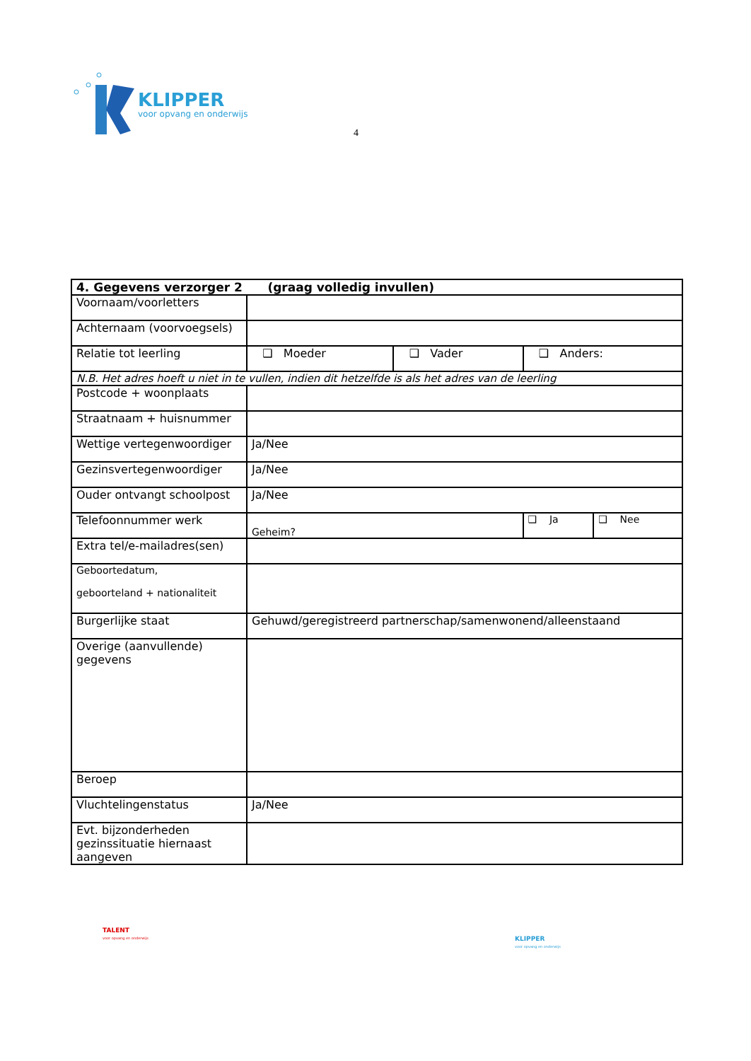KLIPPER
voor opvang en onderwijs
4
| 4. Gegevens verzorger 2 (graag volledig invullen) | | | | |
| --- | --- | --- | --- | --- |
| Voornaam/voorletters | | | | |
| Achternaam (voorvoegsels) | | | | |
| Relatie tot leerling | ❑ Moeder | ❑ Vader | ❑ Anders: | |
| N.B. Het adres hoeft u niet in te vullen, indien dit hetzelfde is als het adres van de leerling | | | | |
| Postcode + woonplaats | | | | |
| Straatnaam + huisnummer | | | | |
| Wettige vertegenwoordiger | Ja/Nee | | | |
| Gezinsvertegenwoordiger | Ja/Nee | | | |
| Ouder ontvangt schoolpost | Ja/Nee | | | |
| Telefoonnummer werk | Geheim? | | ❑ Ja | ❑ Nee |
| Extra tel/e-mailadres(sen) | | | | |
| Geboortedatum, geboorteland + nationaliteit | | | | |
| Burgerlijke staat | Gehuwd/geregistreerd partnerschap/samenwonend/alleenstaand | | | |
| Overige (aanvullende) gegevens | | | | |
| Beroep | | | | |
| Vluchtelingenstatus | Ja/Nee | | | |
| Evt. bijzonderheden gezinssituatie hiernaast aangeven | | | | |
TALENT
voor opvang en onderwijs
KLIPPER
voor opvang en onderwijs